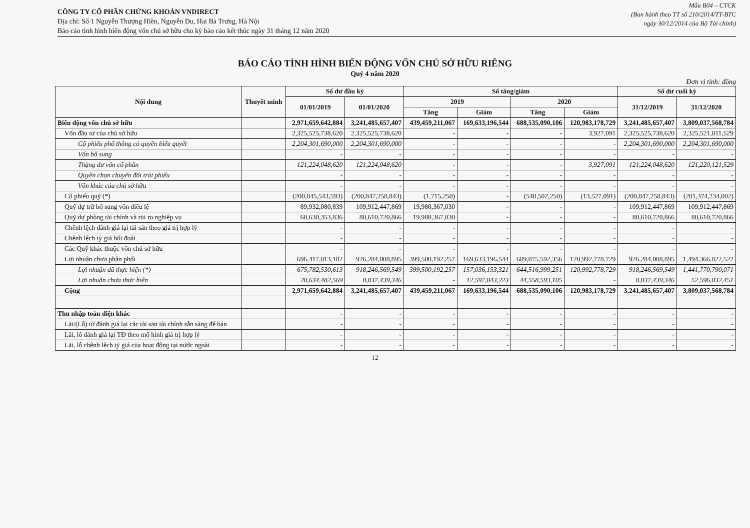CÔNG TY CỔ PHẦN CHỨNG KHOÁN VNDIRECT
Địa chỉ: Số 1 Nguyễn Thượng Hiền, Nguyễn Du, Hai Bà Trưng, Hà Nội
Báo cáo tình hình biến động vốn chủ sở hữu cho kỳ báo cáo kết thúc ngày 31 tháng 12 năm 2020
Mẫu B04 – CTCK
(Ban hành theo TT số 210/2014/TT-BTC
ngày 30/12/2014 của Bộ Tài chính)
BÁO CÁO TÌNH HÌNH BIẾN ĐỘNG VỐN CHỦ SỞ HỮU RIÊNG
Quý 4 năm 2020
Đơn vị tính: đồng
| Nội dung | Thuyết minh | Số dư đầu kỳ | | Số tăng/giảm | | | | Số dư cuối kỳ | |
| --- | --- | --- | --- | --- | --- | --- | --- | --- | --- |
| | | 01/01/2019 | 01/01/2020 | 2019 | | 2020 | | 31/12/2019 | 31/12/2020 |
| | | | | Tăng | Giảm | Tăng | Giảm | | |
| Biến động vốn chủ sở hữu | | 2,971,659,642,884 | 3,241,485,657,407 | 439,459,211,067 | 169,633,196,544 | 688,535,090,106 | 120,983,178,729 | 3,241,485,657,407 | 3,809,037,568,784 |
| Vốn đầu tư của chủ sở hữu | | 2,325,525,738,620 | 2,325,525,738,620 | - | - | - | 3,927,091 | 2,325,525,738,620 | 2,325,521,811,529 |
| Cổ phiếu phổ thông có quyền biểu quyết | | 2,204,301,690,000 | 2,204,301,690,000 | - | - | - | - | 2,204,301,690,000 | 2,204,301,690,000 |
| Vốn bổ sung | | - | - | - | - | - | - | - | - |
| Thặng dư vốn cổ phần | | 121,224,048,620 | 121,224,048,620 | - | - | - | 3,927,091 | 121,224,048,620 | 121,220,121,529 |
| Quyền chọn chuyển đổi trái phiếu | | - | - | - | - | - | - | - | - |
| Vốn khác của chủ sở hữu | | - | - | - | - | - | - | - | - |
| Cổ phiếu quỹ (*) | | (200,845,543,593) | (200,847,258,843) | (1,715,250) | - | (540,502,250) | (13,527,091) | (200,847,258,843) | (201,374,234,002) |
| Quỹ dự trữ bổ sung vốn điều lệ | | 89,932,080,839 | 109,912,447,869 | 19,980,367,030 | - | - | - | 109,912,447,869 | 109,912,447,869 |
| Quỹ dự phòng tài chính và rủi ro nghiệp vụ | | 60,630,353,836 | 80,610,720,866 | 19,980,367,030 | - | - | - | 80,610,720,866 | 80,610,720,866 |
| Chênh lệch đánh giá lại tài sản theo giá trị hợp lý | | - | - | - | - | - | - | - | - |
| Chênh lệch tỷ giá hối đoái | | - | - | - | - | - | - | - | - |
| Các Quỹ khác thuộc vốn chủ sở hữu | | - | - | - | - | - | - | - | - |
| Lợi nhuận chưa phân phối | | 696,417,013,182 | 926,284,008,895 | 399,500,192,257 | 169,633,196,544 | 689,075,592,356 | 120,992,778,729 | 926,284,008,895 | 1,494,366,822,522 |
| Lợi nhuận đã thực hiện (*) | | 675,782,530,613 | 918,246,569,549 | 399,500,192,257 | 157,036,153,321 | 644,516,999,251 | 120,992,778,729 | 918,246,569,549 | 1,441,770,790,071 |
| Lợi nhuận chưa thực hiện | | 20,634,482,569 | 8,037,439,346 | - | 12,597,043,223 | 44,558,593,105 | - | 8,037,439,346 | 52,596,032,451 |
| Cộng | | 2,971,659,642,884 | 3,241,485,657,407 | 439,459,211,067 | 169,633,196,544 | 688,535,090,106 | 120,983,178,729 | 3,241,485,657,407 | 3,809,037,568,784 |
| Thu nhập toàn diện khác | | - | - | - | - | - | - | - | - |
| Lãi/(Lỗ) từ đánh giá lại các tài sản tài chính sẵn sàng để bán | | - | - | - | - | - | - | - | - |
| Lãi, lỗ đánh giá lại TĐ theo mô hình giá trị hợp lý | | - | - | - | - | - | - | - | - |
| Lãi, lỗ chênh lệch tỷ giá của hoạt động tại nước ngoài | | - | - | - | - | - | - | - | - |
12